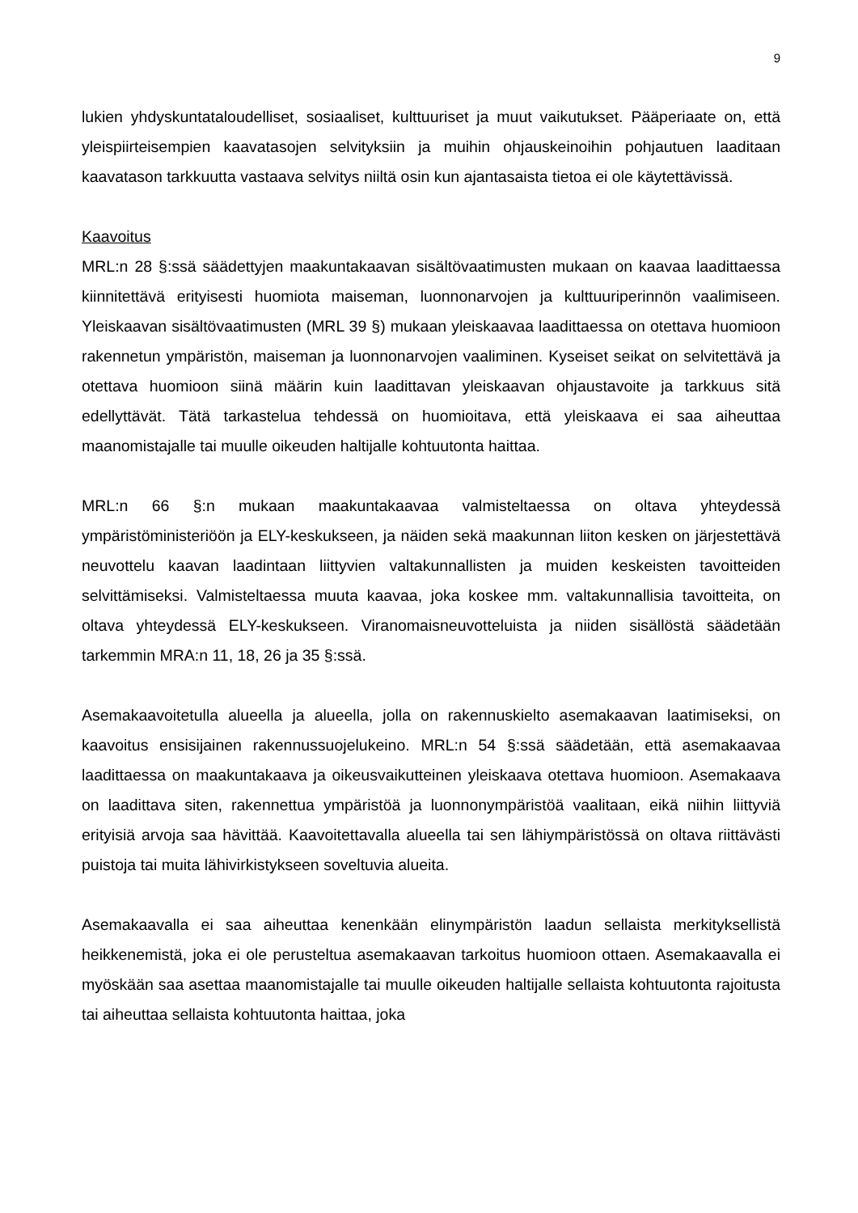9
lukien yhdyskuntataloudelliset, sosiaaliset, kulttuuriset ja muut vaikutukset. Pääperiaate on, että yleispiirteisempien kaavatasojen selvityksiin ja muihin ohjauskeinoihin pohjautuen laaditaan kaavatason tarkkuutta vastaava selvitys niiltä osin kun ajantasaista tietoa ei ole käytettävissä.
Kaavoitus
MRL:n 28 §:ssä säädettyjen maakuntakaavan sisältövaatimusten mukaan on kaavaa laadittaessa kiinnitettävä erityisesti huomiota maiseman, luonnonarvojen ja kulttuuriperinnön vaalimiseen. Yleiskaavan sisältövaatimusten (MRL 39 §) mukaan yleiskaavaa laadittaessa on otettava huomioon rakennetun ympäristön, maiseman ja luonnonarvojen vaaliminen. Kyseiset seikat on selvitettävä ja otettava huomioon siinä määrin kuin laadittavan yleiskaavan ohjaustavoite ja tarkkuus sitä edellyttävät. Tätä tarkastelua tehdessä on huomioitava, että yleiskaava ei saa aiheuttaa maanomistajalle tai muulle oikeuden haltijalle kohtuutonta haittaa.
MRL:n 66 §:n mukaan maakuntakaavaa valmisteltaessa on oltava yhteydessä ympäristöministeriöön ja ELY-keskukseen, ja näiden sekä maakunnan liiton kesken on järjestettävä neuvottelu kaavan laadintaan liittyvien valtakunnallisten ja muiden keskeisten tavoitteiden selvittämiseksi. Valmisteltaessa muuta kaavaa, joka koskee mm. valtakunnallisia tavoitteita, on oltava yhteydessä ELY-keskukseen. Viranomaisneuvotteluista ja niiden sisällöstä säädetään tarkemmin MRA:n 11, 18, 26 ja 35 §:ssä.
Asemakaavoitetulla alueella ja alueella, jolla on rakennuskielto asemakaavan laatimiseksi, on kaavoitus ensisijainen rakennussuojelukeino. MRL:n 54 §:ssä säädetään, että asemakaavaa laadittaessa on maakuntakaava ja oikeusvaikutteinen yleiskaava otettava huomioon. Asemakaava on laadittava siten, rakennettua ympäristöä ja luonnonympäristöä vaalitaan, eikä niihin liittyviä erityisiä arvoja saa hävittää. Kaavoitettavalla alueella tai sen lähiympäristössä on oltava riittävästi puistoja tai muita lähivirkistykseen soveltuvia alueita.
Asemakaavalla ei saa aiheuttaa kenenkään elinympäristön laadun sellaista merkityksellistä heikkenemistä, joka ei ole perusteltua asemakaavan tarkoitus huomioon ottaen. Asemakaavalla ei myöskään saa asettaa maanomistajalle tai muulle oikeuden haltijalle sellaista kohtuutonta rajoitusta tai aiheuttaa sellaista kohtuutonta haittaa, joka